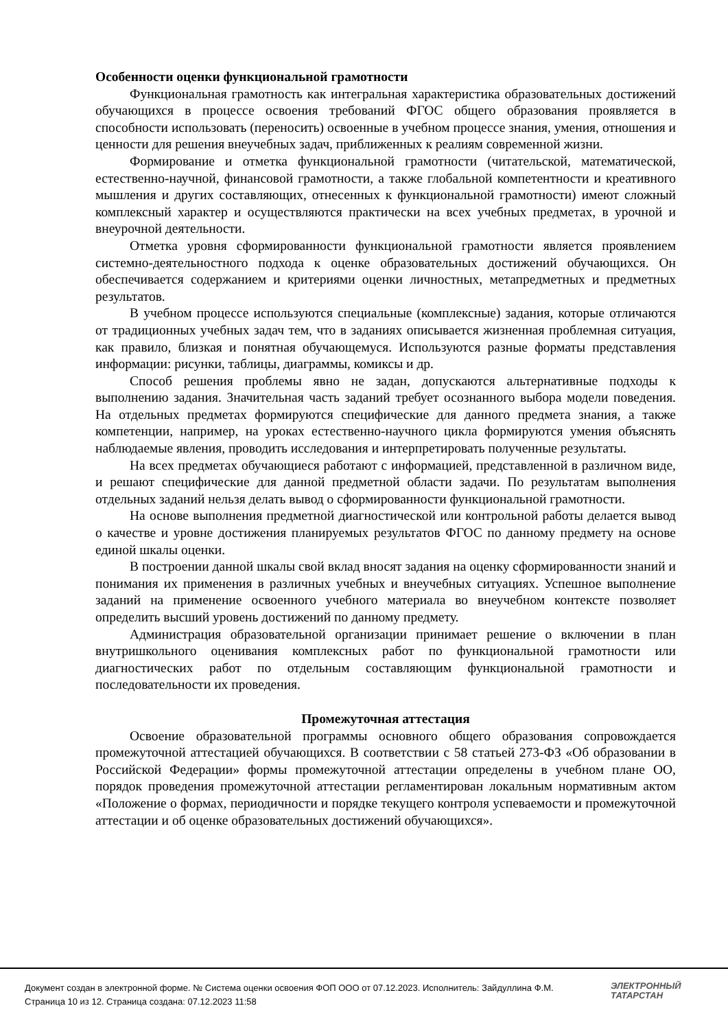Особенности оценки функциональной грамотности
Функциональная грамотность как интегральная характеристика образовательных достижений обучающихся в процессе освоения требований ФГОС общего образования проявляется в способности использовать (переносить) освоенные в учебном процессе знания, умения, отношения и ценности для решения внеучебных задач, приближенных к реалиям современной жизни.
Формирование и отметка функциональной грамотности (читательской, математической, естественно-научной, финансовой грамотности, а также глобальной компетентности и креативного мышления и других составляющих, отнесенных к функциональной грамотности) имеют сложный комплексный характер и осуществляются практически на всех учебных предметах, в урочной и внеурочной деятельности.
Отметка уровня сформированности функциональной грамотности является проявлением системно-деятельностного подхода к оценке образовательных достижений обучающихся. Он обеспечивается содержанием и критериями оценки личностных, метапредметных и предметных результатов.
В учебном процессе используются специальные (комплексные) задания, которые отличаются от традиционных учебных задач тем, что в заданиях описывается жизненная проблемная ситуация, как правило, близкая и понятная обучающемуся. Используются разные форматы представления информации: рисунки, таблицы, диаграммы, комиксы и др.
Способ решения проблемы явно не задан, допускаются альтернативные подходы к выполнению задания. Значительная часть заданий требует осознанного выбора модели поведения. На отдельных предметах формируются специфические для данного предмета знания, а также компетенции, например, на уроках естественно-научного цикла формируются умения объяснять наблюдаемые явления, проводить исследования и интерпретировать полученные результаты.
На всех предметах обучающиеся работают с информацией, представленной в различном виде, и решают специфические для данной предметной области задачи. По результатам выполнения отдельных заданий нельзя делать вывод о сформированности функциональной грамотности.
На основе выполнения предметной диагностической или контрольной работы делается вывод о качестве и уровне достижения планируемых результатов ФГОС по данному предмету на основе единой шкалы оценки.
В построении данной шкалы свой вклад вносят задания на оценку сформированности знаний и понимания их применения в различных учебных и внеучебных ситуациях. Успешное выполнение заданий на применение освоенного учебного материала во внеучебном контексте позволяет определить высший уровень достижений по данному предмету.
Администрация образовательной организации принимает решение о включении в план внутришкольного оценивания комплексных работ по функциональной грамотности или диагностических работ по отдельным составляющим функциональной грамотности и последовательности их проведения.
Промежуточная аттестация
Освоение образовательной программы основного общего образования сопровождается промежуточной аттестацией обучающихся. В соответствии с 58 статьей 273-ФЗ «Об образовании в Российской Федерации» формы промежуточной аттестации определены в учебном плане ОО, порядок проведения промежуточной аттестации регламентирован локальным нормативным актом «Положение о формах, периодичности и порядке текущего контроля успеваемости и промежуточной аттестации и об оценке образовательных достижений обучающихся».
Документ создан в электронной форме. № Система оценки освоения ФОП ООО от 07.12.2023. Исполнитель: Зайдуллина Ф.М.
Страница 10 из 12. Страница создана: 07.12.2023 11:58
ЭЛЕКТРОННЫЙ
ТАТАРСТАН